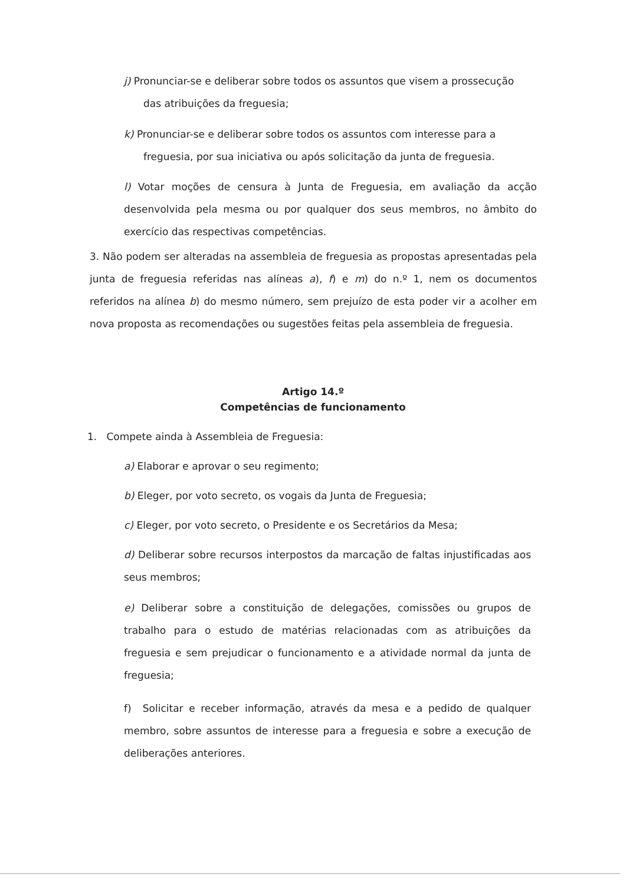j) Pronunciar-se e deliberar sobre todos os assuntos que visem a prossecução
das atribuições da freguesia;
k) Pronunciar-se e deliberar sobre todos os assuntos com interesse para a
freguesia, por sua iniciativa ou após solicitação da junta de freguesia.
l) Votar moções de censura à Junta de Freguesia, em avaliação da acção desenvolvida pela mesma ou por qualquer dos seus membros, no âmbito do exercício das respectivas competências.
3. Não podem ser alteradas na assembleia de freguesia as propostas apresentadas pela junta de freguesia referidas nas alíneas a), f) e m) do n.º 1, nem os documentos referidos na alínea b) do mesmo número, sem prejuízo de esta poder vir a acolher em nova proposta as recomendações ou sugestões feitas pela assembleia de freguesia.
Artigo 14.º
Competências de funcionamento
1. Compete ainda à Assembleia de Freguesia:
a) Elaborar e aprovar o seu regimento;
b) Eleger, por voto secreto, os vogais da Junta de Freguesia;
c) Eleger, por voto secreto, o Presidente e os Secretários da Mesa;
d) Deliberar sobre recursos interpostos da marcação de faltas injustificadas aos seus membros;
e) Deliberar sobre a constituição de delegações, comissões ou grupos de trabalho para o estudo de matérias relacionadas com as atribuições da freguesia e sem prejudicar o funcionamento e a atividade normal da junta de freguesia;
f) Solicitar e receber informação, através da mesa e a pedido de qualquer membro, sobre assuntos de interesse para a freguesia e sobre a execução de deliberações anteriores.